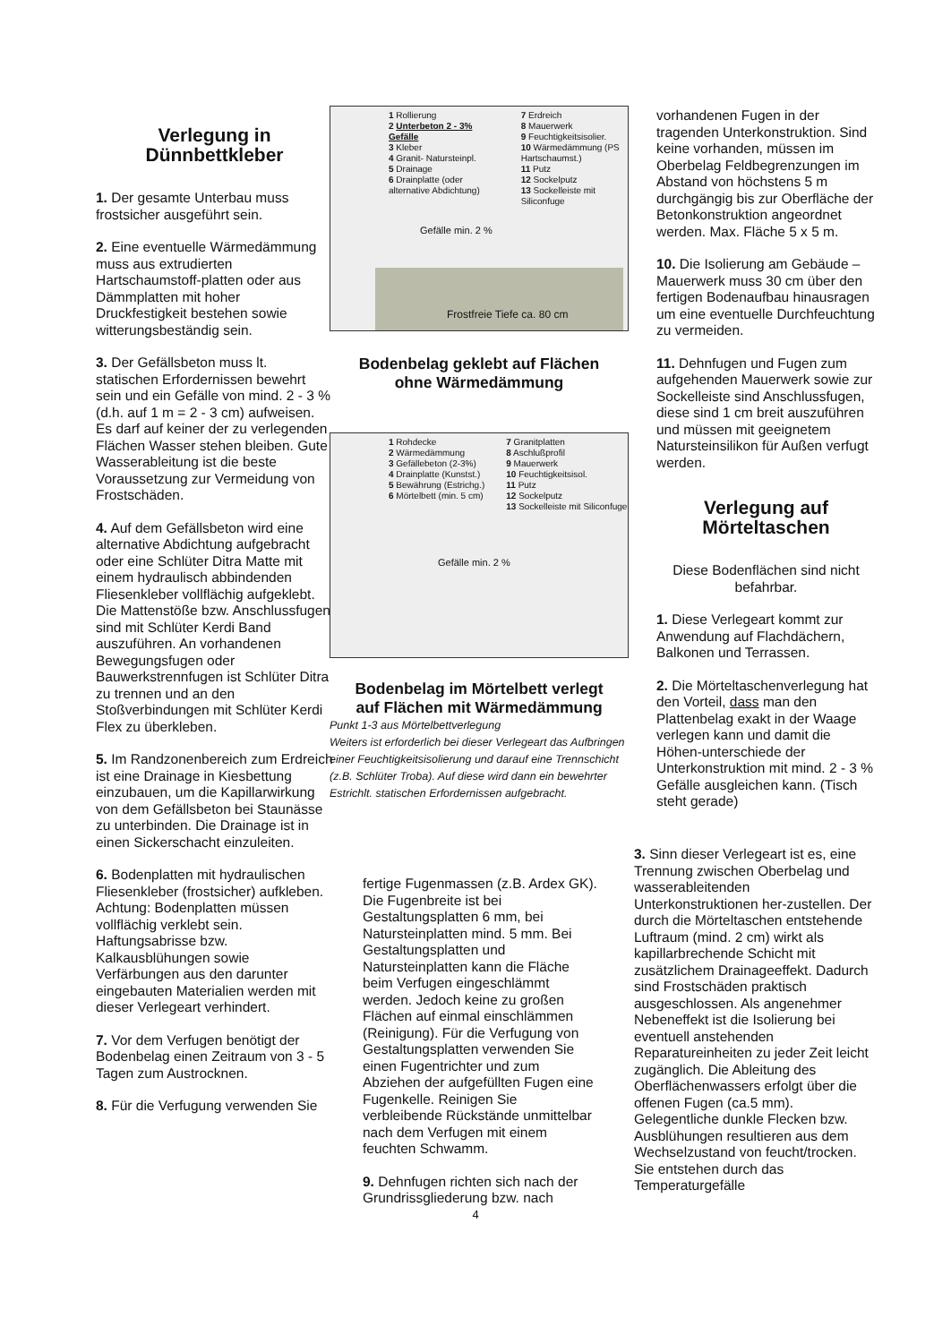Verlegung in
Dünnbettkleber
1. Der gesamte Unterbau muss frostsicher ausgeführt sein.
2. Eine eventuelle Wärmedämmung muss aus extrudierten Hartschaumstoff-platten oder aus Dämmplatten mit hoher Druckfestigkeit bestehen sowie witterungsbeständig sein.
3. Der Gefällsbeton muss lt. statischen Erfordernissen bewehrt sein und ein Gefälle von mind. 2 - 3 % (d.h. auf 1 m = 2 - 3 cm) aufweisen. Es darf auf keiner der zu verlegenden Flächen Wasser stehen bleiben. Gute Wasserableitung ist die beste Voraussetzung zur Vermeidung von Frostschäden.
4. Auf dem Gefällsbeton wird eine alternative Abdichtung aufgebracht oder eine Schlüter Ditra Matte mit einem hydraulisch abbindenden Fliesenkleber vollflächig aufgeklebt. Die Mattenstöße bzw. Anschlussfugen sind mit Schlüter Kerdi Band auszuführen. An vorhandenen Bewegungsfugen oder Bauwerkstrennfugen ist Schlüter Ditra zu trennen und an den Stoßverbindungen mit Schlüter Kerdi Flex zu überkleben.
5. Im Randzonenbereich zum Erdreich ist eine Drainage in Kiesbettung einzubauen, um die Kapillarwirkung von dem Gefällsbeton bei Staunässe zu unterbinden. Die Drainage ist in einen Sickerschacht einzuleiten.
6. Bodenplatten mit hydraulischen Fliesenkleber (frostsicher) aufkleben. Achtung: Bodenplatten müssen vollflächig verklebt sein. Haftungsabrisse bzw. Kalkausblühungen sowie Verfärbungen aus den darunter eingebauten Materialien werden mit dieser Verlegeart verhindert.
7. Vor dem Verfugen benötigt der Bodenbelag einen Zeitraum von 3 - 5 Tagen zum Austrocknen.
8. Für die Verfugung verwenden Sie
1 Rollierung
2 Unterbeton 2 - 3% Gefälle
3 Kleber
4 Granit- Natursteinpl.
5 Drainage
6 Drainplatte (oder alternative Abdichtung)
7 Erdreich
8 Mauerwerk
9 Feuchtigkeitsisolier.
10 Wärmedämmung (PS Hartschaumst.)
11 Putz
12 Sockelputz
13 Sockelleiste mit Siliconfuge
Gefälle min. 2 %
Frostfreie Tiefe ca. 80 cm
Bodenbelag geklebt auf Flächen
ohne Wärmedämmung
1 Rohdecke
2 Wärmedämmung
3 Gefällebeton (2-3%)
4 Drainplatte (Kunstst.)
5 Bewährung (Estrichg.)
6 Mörtelbett (min. 5 cm)
7 Granitplatten
8 Aschlußprofil
9 Mauerwerk
10 Feuchtigkeitsisol.
11 Putz
12 Sockelputz
13 Sockelleiste mit Siliconfuge
Gefälle min. 2 %
Bodenbelag im Mörtelbett verlegt
auf Flächen mit Wärmedämmung
Punkt 1-3 aus Mörtelbettverlegung
Weiters ist erforderlich bei dieser Verlegeart das Aufbringen einer Feuchtigkeitsisolierung und darauf eine Trennschicht (z.B. Schlüter Troba). Auf diese wird dann ein bewehrter Estrichlt. statischen Erfordernissen aufgebracht.
fertige Fugenmassen (z.B. Ardex GK). Die Fugenbreite ist bei Gestaltungsplatten 6 mm, bei Natursteinplatten mind. 5 mm. Bei Gestaltungsplatten und Natursteinplatten kann die Fläche beim Verfugen eingeschlämmt werden. Jedoch keine zu großen Flächen auf einmal einschlämmen (Reinigung). Für die Verfugung von Gestaltungsplatten verwenden Sie einen Fugentrichter und zum Abziehen der aufgefüllten Fugen eine Fugenkelle. Reinigen Sie verbleibende Rückstände unmittelbar nach dem Verfugen mit einem feuchten Schwamm.
9. Dehnfugen richten sich nach der Grundrissgliederung bzw. nach
vorhandenen Fugen in der tragenden Unterkonstruktion. Sind keine vorhanden, müssen im Oberbelag Feldbegrenzungen im Abstand von höchstens 5 m durchgängig bis zur Oberfläche der Betonkonstruktion angeordnet werden. Max. Fläche 5 x 5 m.
10. Die Isolierung am Gebäude – Mauerwerk muss 30 cm über den fertigen Bodenaufbau hinausragen um eine eventuelle Durchfeuchtung zu vermeiden.
11. Dehnfugen und Fugen zum aufgehenden Mauerwerk sowie zur Sockelleiste sind Anschlussfugen, diese sind 1 cm breit auszuführen und müssen mit geeignetem Natursteinsilikon für Außen verfugt werden.
Verlegung auf
Mörteltaschen
Diese Bodenflächen sind nicht befahrbar.
1. Diese Verlegeart kommt zur Anwendung auf Flachdächern, Balkonen und Terrassen.
2. Die Mörteltaschenverlegung hat den Vorteil, dass man den Plattenbelag exakt in der Waage verlegen kann und damit die Höhen-unterschiede der Unterkonstruktion mit mind. 2 - 3 % Gefälle ausgleichen kann. (Tisch steht gerade)
3. Sinn dieser Verlegeart ist es, eine Trennung zwischen Oberbelag und wasserableitenden Unterkonstruktionen her-zustellen. Der durch die Mörteltaschen entstehende Luftraum (mind. 2 cm) wirkt als kapillarbrechende Schicht mit zusätzlichem Drainageeffekt. Dadurch sind Frostschäden praktisch ausgeschlossen. Als angenehmer Nebeneffekt ist die Isolierung bei eventuell anstehenden Reparatureinheiten zu jeder Zeit leicht zugänglich. Die Ableitung des Oberflächenwassers erfolgt über die offenen Fugen (ca.5 mm). Gelegentliche dunkle Flecken bzw. Ausblühungen resultieren aus dem Wechselzustand von feucht/trocken. Sie entstehen durch das Temperaturgefälle
4